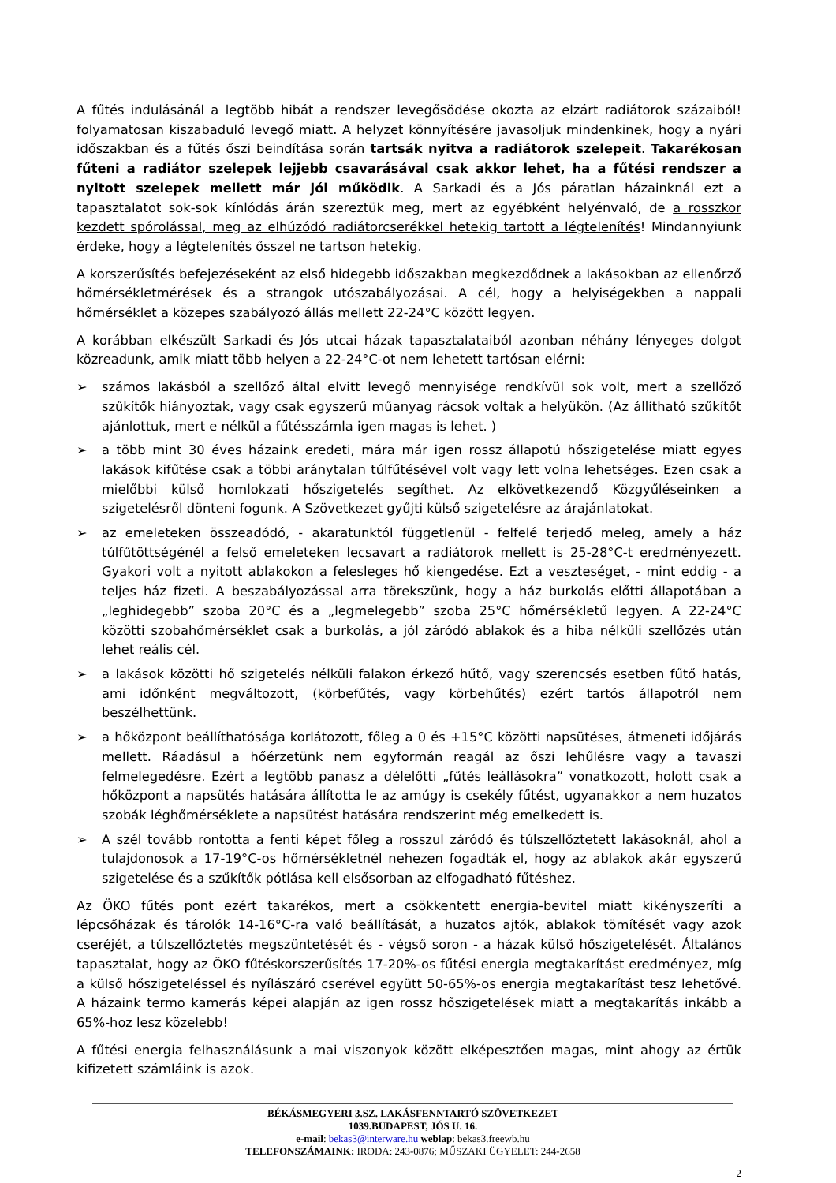A fűtés indulásánál a legtöbb hibát a rendszer levegősödése okozta az elzárt radiátorok százaiból! folyamatosan kiszabaduló levegő miatt. A helyzet könnyítésére javasoljuk mindenkinek, hogy a nyári időszakban és a fűtés őszi beindítása során tartsák nyitva a radiátorok szelepeit. Takarékosan fűteni a radiátor szelepek lejjebb csavarásával csak akkor lehet, ha a fűtési rendszer a nyitott szelepek mellett már jól működik. A Sarkadi és a Jós páratlan házainknál ezt a tapasztalatot sok-sok kínlódás árán szereztük meg, mert az egyébként helyénvaló, de a rosszkor kezdett spórolással, meg az elhúzódó radiátorcserékkel hetekig tartott a légtelenítés! Mindannyiunk érdeke, hogy a légtelenítés ősszel ne tartson hetekig.
A korszerűsítés befejezéseként az első hidegebb időszakban megkezdődnek a lakásokban az ellenőrző hőmérsékletmérések és a strangok utószabályozásai. A cél, hogy a helyiségekben a nappali hőmérséklet a közepes szabályozó állás mellett 22-24°C között legyen.
A korábban elkészült Sarkadi és Jós utcai házak tapasztalataiból azonban néhány lényeges dolgot közreadunk, amik miatt több helyen a 22-24°C-ot nem lehetett tartósan elérni:
➢ számos lakásból a szellőző által elvitt levegő mennyisége rendkívül sok volt, mert a szellőző szűkítők hiányoztak, vagy csak egyszerű műanyag rácsok voltak a helyükön. (Az állítható szűkítőt ajánlottuk, mert e nélkül a fűtésszámla igen magas is lehet. )
➢ a több mint 30 éves házaink eredeti, mára már igen rossz állapotú hőszigetelése miatt egyes lakások kifűtése csak a többi aránytalan túlfűtésével volt vagy lett volna lehetséges. Ezen csak a mielőbbi külső homlokzati hőszigetelés segíthet. Az elkövetkezendő Közgyűléseinken a szigetelésről dönteni fogunk. A Szövetkezet gyűjti külső szigetelésre az árajánlatokat.
➢ az emeleteken összeadódó, - akaratunktól függetlenül - felfelé terjedő meleg, amely a ház túlfűtöttségénél a felső emeleteken lecsavart a radiátorok mellett is 25-28°C-t eredményezett. Gyakori volt a nyitott ablakokon a felesleges hő kiengedése. Ezt a veszteséget, - mint eddig - a teljes ház fizeti. A beszabályozással arra törekszünk, hogy a ház burkolás előtti állapotában a „leghidegebb” szoba 20°C és a „legmelegebb” szoba 25°C hőmérsékletű legyen. A 22-24°C közötti szobahőmérséklet csak a burkolás, a jól záródó ablakok és a hiba nélküli szellőzés után lehet reális cél.
➢ a lakások közötti hő szigetelés nélküli falakon érkező hűtő, vagy szerencsés esetben fűtő hatás, ami időnként megváltozott, (körbefűtés, vagy körbehűtés) ezért tartós állapotról nem beszélhettünk.
➢ a hőközpont beállíthatósága korlátozott, főleg a 0 és +15°C közötti napsütéses, átmeneti időjárás mellett. Ráadásul a hőérzetünk nem egyformán reagál az őszi lehűlésre vagy a tavaszi felmelegedésre. Ezért a legtöbb panasz a délelőtti „fűtés leállásokra” vonatkozott, holott csak a hőközpont a napsütés hatására állította le az amúgy is csekély fűtést, ugyanakkor a nem huzatos szobák léghőmérséklete a napsütést hatására rendszerint még emelkedett is.
➢ A szél tovább rontotta a fenti képet főleg a rosszul záródó és túlszellőztetett lakásoknál, ahol a tulajdonosok a 17-19°C-os hőmérsékletnél nehezen fogadták el, hogy az ablakok akár egyszerű szigetelése és a szűkítők pótlása kell elsősorban az elfogadható fűtéshez.
Az ÖKO fűtés pont ezért takarékos, mert a csökkentett energia-bevitel miatt kikényszeríti a lépcsőházak és tárolók 14-16°C-ra való beállítását, a huzatos ajtók, ablakok tömítését vagy azok cseréjét, a túlszellőztetés megszüntetését és - végső soron - a házak külső hőszigetelését. Általános tapasztalat, hogy az ÖKO fűtéskorszerűsítés 17-20%-os fűtési energia megtakarítást eredményez, míg a külső hőszigeteléssel és nyílászáró cserével együtt 50-65%-os energia megtakarítást tesz lehetővé. A házaink termo kamerás képei alapján az igen rossz hőszigetelések miatt a megtakarítás inkább a 65%-hoz lesz közelebb!
A fűtési energia felhasználásunk a mai viszonyok között elképesztően magas, mint ahogy az értük kifizetett számláink is azok.
BÉKÁSMEGYERI 3.SZ. LAKÁSFENNTARTÓ SZÖVETKEZET
1039.BUDAPEST, JÓS U. 16.
e-mail: bekas3@interware.hu weblap: bekas3.freewb.hu
TELEFONSZÁMAINK: IRODA: 243-0876; MŰSZAKI ÜGYELET: 244-2658
2